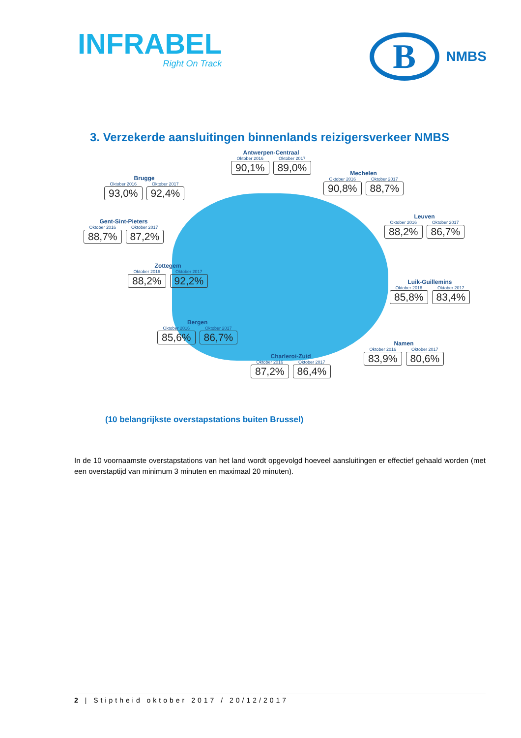INFRABEL
Right On Track
B
NMBS
3. Verzekerde aansluitingen binnenlands reizigersverkeer NMBS
Antwerpen-Centraal
Oktober 2016
90,1%
Oktober 2017
89,0%
Mechelen
Oktober 2016
90,8%
Oktober 2017
88,7%
Brugge
Oktober 2016
93,0%
Oktober 2017
92,4%
Gent-Sint-Pieters
Oktober 2016
88,7%
Oktober 2017
87,2%
Leuven
Oktober 2016
88,2%
Oktober 2017
86,7%
Zottegem
Oktober 2016
88,2%
Oktober 2017
92,2%
Luik-Guillemins
Oktober 2016
85,8%
Oktober 2017
83,4%
Bergen
Oktober 2016
85,6%
Oktober 2017
86,7%
Namen
Oktober 2016
83,9%
Oktober 2017
80,6%
Charleroi-Zuid
Oktober 2016
87,2%
Oktober 2017
86,4%
(10 belangrijkste overstapstations buiten Brussel)
In de 10 voornaamste overstapstations van het land wordt opgevolgd hoeveel aansluitingen er effectief gehaald worden (met een overstaptijd van minimum 3 minuten en maximaal 20 minuten).
2 | Stiptheid oktober 2017 / 20/12/2017